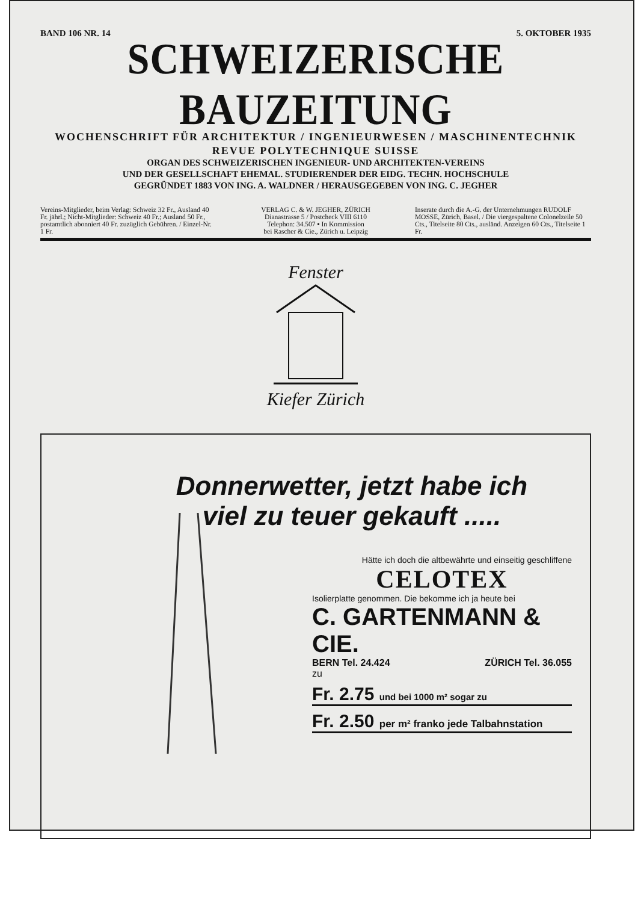BAND 106 NR. 14 5. OKTOBER 1935
SCHWEIZERISCHE BAUZEITUNG
WOCHENSCHRIFT FÜR ARCHITEKTUR / INGENIEURWESEN / MASCHINENTECHNIK
REVUE POLYTECHNIQUE SUISSE
ORGAN DES SCHWEIZERISCHEN INGENIEUR- UND ARCHITEKTEN-VEREINS
UND DER GESELLSCHAFT EHEMAL. STUDIERENDER DER EIDG. TECHN. HOCHSCHULE
GEGRÜNDET 1883 VON ING. A. WALDNER / HERAUSGEGEBEN VON ING. C. JEGHER
Vereins-Mitglieder, beim Verlag: Schweiz 32 Fr., Ausland 40 Fr. jährl.; Nicht-Mitglieder: Schweiz 40 Fr.; Ausland 50 Fr., postamtlich abonniert 40 Fr. zuzüglich Gebühren. / Einzel-Nr. 1 Fr.
VERLAG C. & W. JEGHER, ZÜRICH
Dianastrasse 5 / Postcheck VIII 6110
Telephon: 34.507 ▪ In Kommission
bei Rascher & Cie., Zürich u. Leipzig
Inserate durch die A.-G. der Unternehmungen RUDOLF MOSSE, Zürich, Basel. / Die viergespaltene Colonelzeile 50 Cts., Titelseite 80 Cts., ausländ. Anzeigen 60 Cts., Titelseite 1 Fr.
Fenster
Kiefer Zürich
Donnerwetter, jetzt habe ich
viel zu teuer gekauft .....
Hätte ich doch die altbewährte und einseitig geschliffene
CELOTEX
Isolierplatte genommen. Die bekomme ich ja heute bei
C. GARTENMANN & CIE.
BERN Tel. 24.424 ZÜRICH Tel. 36.055
zu
Fr. 2.75 und bei 1000 m² sogar zu
Fr. 2.50 per m² franko jede Talbahnstation